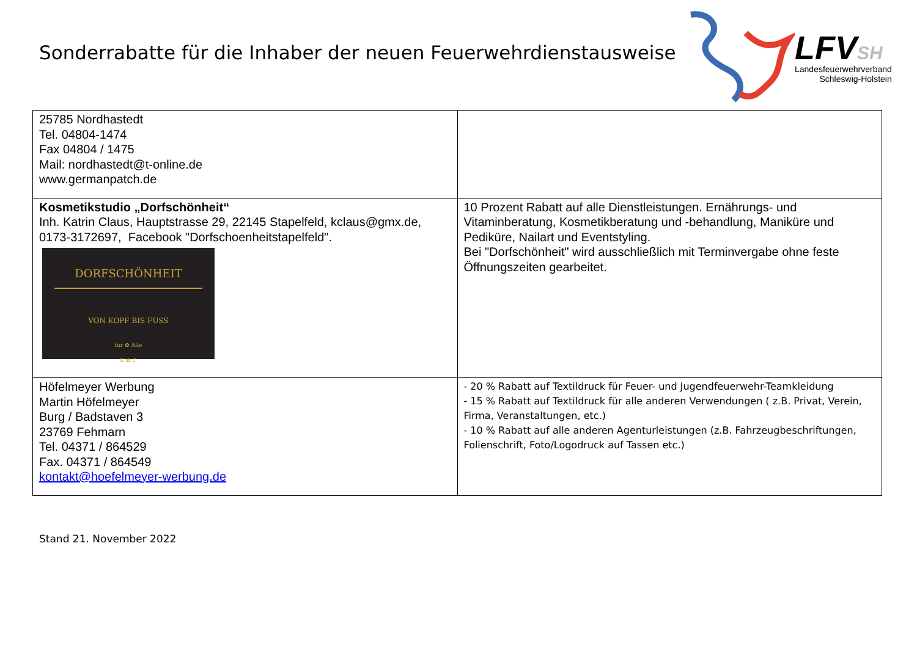Sonderrabatte für die Inhaber der neuen Feuerwehrdienstausweise
LFVSH
Landesfeuerwehrverband
Schleswig-Holstein
| 25785 Nordhastedt Tel. 04804-1474 Fax 04804 / 1475 Mail: nordhastedt@t-online.de www.germanpatch.de | |
| Kosmetikstudio „Dorfschönheit“ Inh. Katrin Claus, Hauptstrasse 29, 22145 Stapelfeld, kclaus@gmx.de, 0173-3172697, Facebook "Dorfschoenheitstapelfeld". DORFSCHÖNHEIT VON KOPF BIS FUSS für ✿ Alle K ✿ C | 10 Prozent Rabatt auf alle Dienstleistungen. Ernährungs- und Vitaminberatung, Kosmetikberatung und -behandlung, Maniküre und Pediküre, Nailart und Eventstyling. Bei "Dorfschönheit" wird ausschließlich mit Terminvergabe ohne feste Öffnungszeiten gearbeitet. |
| Höfelmeyer Werbung Martin Höfelmeyer Burg / Badstaven 3 23769 Fehmarn Tel. 04371 / 864529 Fax. 04371 / 864549 kontakt@hoefelmeyer-werbung.de | - 20 % Rabatt auf Textildruck für Feuer- und Jugendfeuerwehr-Teamkleidung - 15 % Rabatt auf Textildruck für alle anderen Verwendungen ( z.B. Privat, Verein, Firma, Veranstaltungen, etc.) - 10 % Rabatt auf alle anderen Agenturleistungen (z.B. Fahrzeugbeschriftungen, Folienschrift, Foto/Logodruck auf Tassen etc.) |
Stand 21. November 2022